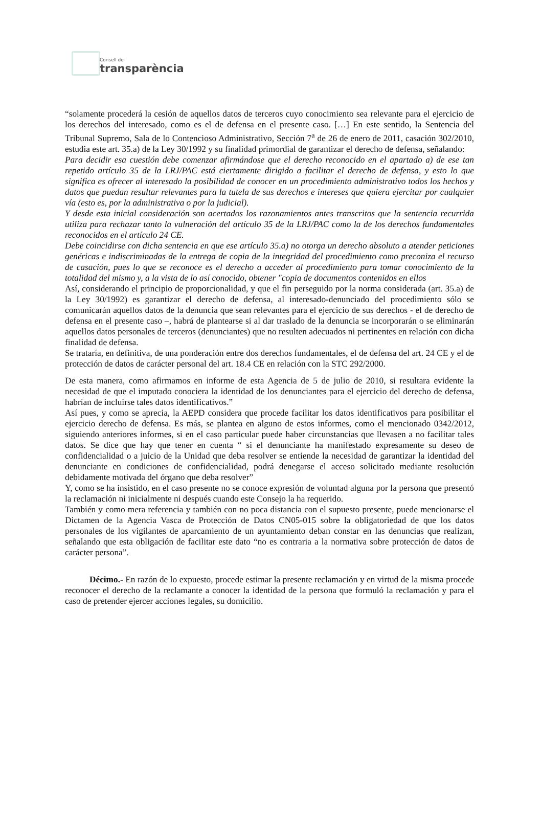Consell de
transparència
“solamente procederá la cesión de aquellos datos de terceros cuyo conocimiento sea relevante para el ejercicio de los derechos del interesado, como es el de defensa en el presente caso. […] En este sentido, la Sentencia del Tribunal Supremo, Sala de lo Contencioso Administrativo, Sección 7<sup>a</sup> de 26 de enero de 2011, casación 302/2010, estudia este art. 35.a) de la Ley 30/1992 y su finalidad primordial de garantizar el derecho de defensa, señalando:
Para decidir esa cuestión debe comenzar afirmándose que el derecho reconocido en el apartado a) de ese tan repetido artículo 35 de la LRJ/PAC está ciertamente dirigido a facilitar el derecho de defensa, y esto lo que significa es ofrecer al interesado la posibilidad de conocer en un procedimiento administrativo todos los hechos y datos que puedan resultar relevantes para la tutela de sus derechos e intereses que quiera ejercitar por cualquier vía (esto es, por la administrativa o por la judicial).
Y desde esta inicial consideración son acertados los razonamientos antes transcritos que la sentencia recurrida utiliza para rechazar tanto la vulneración del artículo 35 de la LRJ/PAC como la de los derechos fundamentales reconocidos en el artículo 24 CE.
Debe coincidirse con dicha sentencia en que ese artículo 35.a) no otorga un derecho absoluto a atender peticiones genéricas e indiscriminadas de la entrega de copia de la integridad del procedimiento como preconiza el recurso de casación, pues lo que se reconoce es el derecho a acceder al procedimiento para tomar conocimiento de la totalidad del mismo y, a la vista de lo así conocido, obtener "copia de documentos contenidos en ellos
Así, considerando el principio de proporcionalidad, y que el fin perseguido por la norma considerada (art. 35.a) de la Ley 30/1992) es garantizar el derecho de defensa, al interesado-denunciado del procedimiento sólo se comunicarán aquellos datos de la denuncia que sean relevantes para el ejercicio de sus derechos - el de derecho de defensa en el presente caso –, habrá de plantearse si al dar traslado de la denuncia se incorporarán o se eliminarán aquellos datos personales de terceros (denunciantes) que no resulten adecuados ni pertinentes en relación con dicha finalidad de defensa.
Se trataría, en definitiva, de una ponderación entre dos derechos fundamentales, el de defensa del art. 24 CE y el de protección de datos de carácter personal del art. 18.4 CE en relación con la STC 292/2000.
De esta manera, como afirmamos en informe de esta Agencia de 5 de julio de 2010, si resultara evidente la necesidad de que el imputado conociera la identidad de los denunciantes para el ejercicio del derecho de defensa, habrían de incluirse tales datos identificativos.”
Así pues, y como se aprecia, la AEPD considera que procede facilitar los datos identificativos para posibilitar el ejercicio derecho de defensa. Es más, se plantea en alguno de estos informes, como el mencionado 0342/2012, siguiendo anteriores informes, si en el caso particular puede haber circunstancias que llevasen a no facilitar tales datos. Se dice que hay que tener en cuenta “ si el denunciante ha manifestado expresamente su deseo de confidencialidad o a juicio de la Unidad que deba resolver se entiende la necesidad de garantizar la identidad del denunciante en condiciones de confidencialidad, podrá denegarse el acceso solicitado mediante resolución debidamente motivada del órgano que deba resolver”
Y, como se ha insistido, en el caso presente no se conoce expresión de voluntad alguna por la persona que presentó la reclamación ni inicialmente ni después cuando este Consejo la ha requerido.
También y como mera referencia y también con no poca distancia con el supuesto presente, puede mencionarse el Dictamen de la Agencia Vasca de Protección de Datos CN05-015 sobre la obligatoriedad de que los datos personales de los vigilantes de aparcamiento de un ayuntamiento deban constar en las denuncias que realizan, señalando que esta obligación de facilitar este dato “no es contraria a la normativa sobre protección de datos de carácter persona”.
Décimo.- En razón de lo expuesto, procede estimar la presente reclamación y en virtud de la misma procede reconocer el derecho de la reclamante a conocer la identidad de la persona que formuló la reclamación y para el caso de pretender ejercer acciones legales, su domicilio.